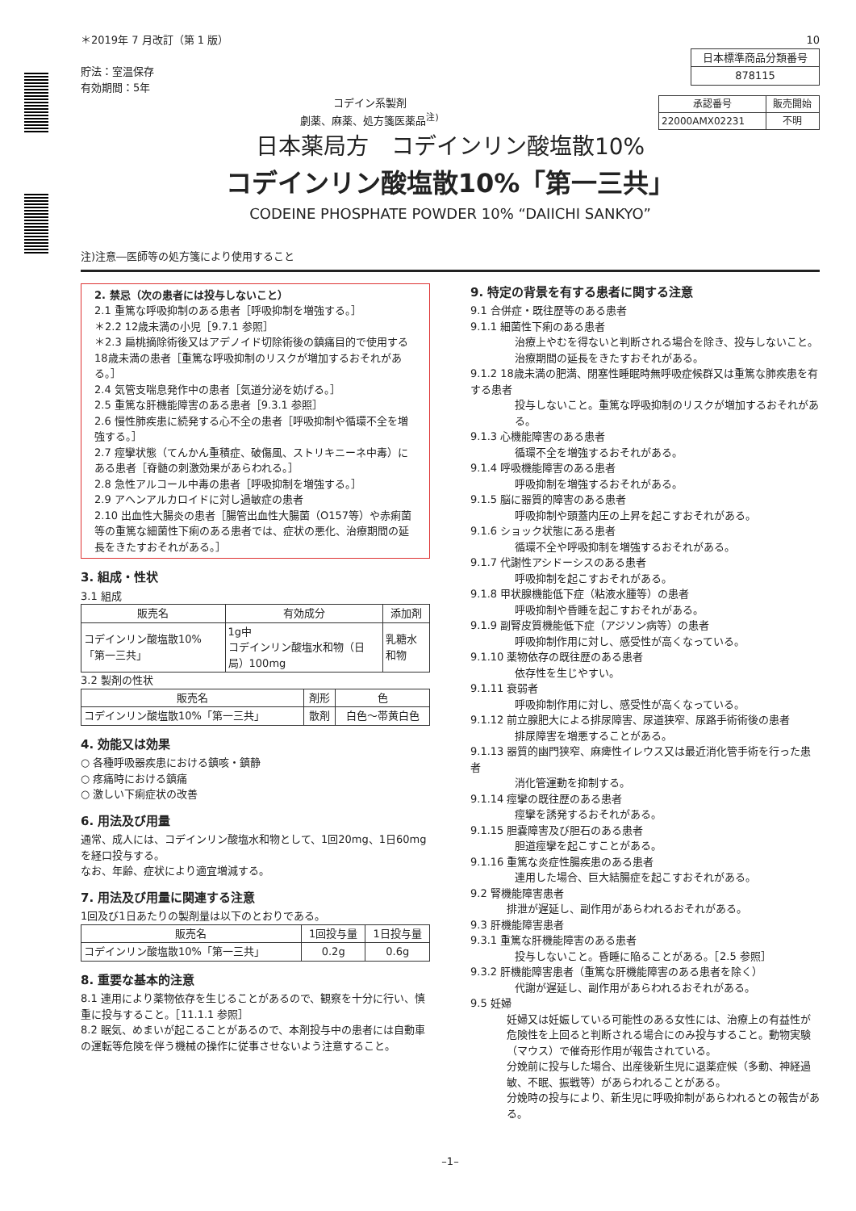＊2019年 7 月改訂（第 1 版）
貯法：室温保存
有効期間：5年
10
| 日本標準商品分類番号 |
| 878115 |
コデイン系製剤
劇薬、麻薬、処方箋医薬品<sup>注)</sup>
| 承認番号 | 販売開始 |
| 22000AMX02231 | 不明 |
日本薬局方　コデインリン酸塩散10%
コデインリン酸塩散10%「第一三共」
CODEINE PHOSPHATE POWDER 10% “DAIICHI SANKYO”
注)注意―医師等の処方箋により使用すること
2. 禁忌（次の患者には投与しないこと）
2.1 重篤な呼吸抑制のある患者［呼吸抑制を増強する。］
＊2.2 12歳未満の小児［9.7.1 参照］
＊2.3 扁桃摘除術後又はアデノイド切除術後の鎮痛目的で使用する18歳未満の患者［重篤な呼吸抑制のリスクが増加するおそれがある。］
2.4 気管支喘息発作中の患者［気道分泌を妨げる。］
2.5 重篤な肝機能障害のある患者［9.3.1 参照］
2.6 慢性肺疾患に続発する心不全の患者［呼吸抑制や循環不全を増強する。］
2.7 痙攣状態（てんかん重積症、破傷風、ストリキニーネ中毒）にある患者［脊髄の刺激効果があらわれる。］
2.8 急性アルコール中毒の患者［呼吸抑制を増強する。］
2.9 アヘンアルカロイドに対し過敏症の患者
2.10 出血性大腸炎の患者［腸管出血性大腸菌（O157等）や赤痢菌等の重篤な細菌性下痢のある患者では、症状の悪化、治療期間の延長をきたすおそれがある。］
3. 組成・性状
3.1 組成
| 販売名 | 有効成分 | 添加剤 |
| --- | --- | --- |
| コデインリン酸塩散10%「第一三共」 | 1g中 コデインリン酸塩水和物（日局）100mg | 乳糖水和物 |
3.2 製剤の性状
| 販売名 | 剤形 | 色 |
| --- | --- | --- |
| コデインリン酸塩散10%「第一三共」 | 散剤 | 白色～帯黄白色 |
4. 効能又は効果
○ 各種呼吸器疾患における鎮咳・鎮静
○ 疼痛時における鎮痛
○ 激しい下痢症状の改善
6. 用法及び用量
通常、成人には、コデインリン酸塩水和物として、1回20mg、1日60mgを経口投与する。
なお、年齢、症状により適宜増減する。
7. 用法及び用量に関連する注意
1回及び1日あたりの製剤量は以下のとおりである。
| 販売名 | 1回投与量 | 1日投与量 |
| --- | --- | --- |
| コデインリン酸塩散10%「第一三共」 | 0.2g | 0.6g |
8. 重要な基本的注意
8.1 連用により薬物依存を生じることがあるので、観察を十分に行い、慎重に投与すること。［11.1.1 参照］
8.2 眠気、めまいが起こることがあるので、本剤投与中の患者には自動車の運転等危険を伴う機械の操作に従事させないよう注意すること。
9. 特定の背景を有する患者に関する注意
9.1 合併症・既往歴等のある患者
9.1.1 細菌性下痢のある患者
治療上やむを得ないと判断される場合を除き、投与しないこと。治療期間の延長をきたすおそれがある。
9.1.2 18歳未満の肥満、閉塞性睡眠時無呼吸症候群又は重篤な肺疾患を有する患者
投与しないこと。重篤な呼吸抑制のリスクが増加するおそれがある。
9.1.3 心機能障害のある患者
循環不全を増強するおそれがある。
9.1.4 呼吸機能障害のある患者
呼吸抑制を増強するおそれがある。
9.1.5 脳に器質的障害のある患者
呼吸抑制や頭蓋内圧の上昇を起こすおそれがある。
9.1.6 ショック状態にある患者
循環不全や呼吸抑制を増強するおそれがある。
9.1.7 代謝性アシドーシスのある患者
呼吸抑制を起こすおそれがある。
9.1.8 甲状腺機能低下症（粘液水腫等）の患者
呼吸抑制や昏睡を起こすおそれがある。
9.1.9 副腎皮質機能低下症（アジソン病等）の患者
呼吸抑制作用に対し、感受性が高くなっている。
9.1.10 薬物依存の既往歴のある患者
依存性を生じやすい。
9.1.11 衰弱者
呼吸抑制作用に対し、感受性が高くなっている。
9.1.12 前立腺肥大による排尿障害、尿道狭窄、尿路手術術後の患者
排尿障害を増悪することがある。
9.1.13 器質的幽門狭窄、麻痺性イレウス又は最近消化管手術を行った患者
消化管運動を抑制する。
9.1.14 痙攣の既往歴のある患者
痙攣を誘発するおそれがある。
9.1.15 胆嚢障害及び胆石のある患者
胆道痙攣を起こすことがある。
9.1.16 重篤な炎症性腸疾患のある患者
連用した場合、巨大結腸症を起こすおそれがある。
9.2 腎機能障害患者
排泄が遅延し、副作用があらわれるおそれがある。
9.3 肝機能障害患者
9.3.1 重篤な肝機能障害のある患者
投与しないこと。昏睡に陥ることがある。［2.5 参照］
9.3.2 肝機能障害患者（重篤な肝機能障害のある患者を除く）
代謝が遅延し、副作用があらわれるおそれがある。
9.5 妊婦
妊婦又は妊娠している可能性のある女性には、治療上の有益性が危険性を上回ると判断される場合にのみ投与すること。動物実験（マウス）で催奇形作用が報告されている。
分娩前に投与した場合、出産後新生児に退薬症候（多動、神経過敏、不眠、振戦等）があらわれることがある。
分娩時の投与により、新生児に呼吸抑制があらわれるとの報告がある。
–1–